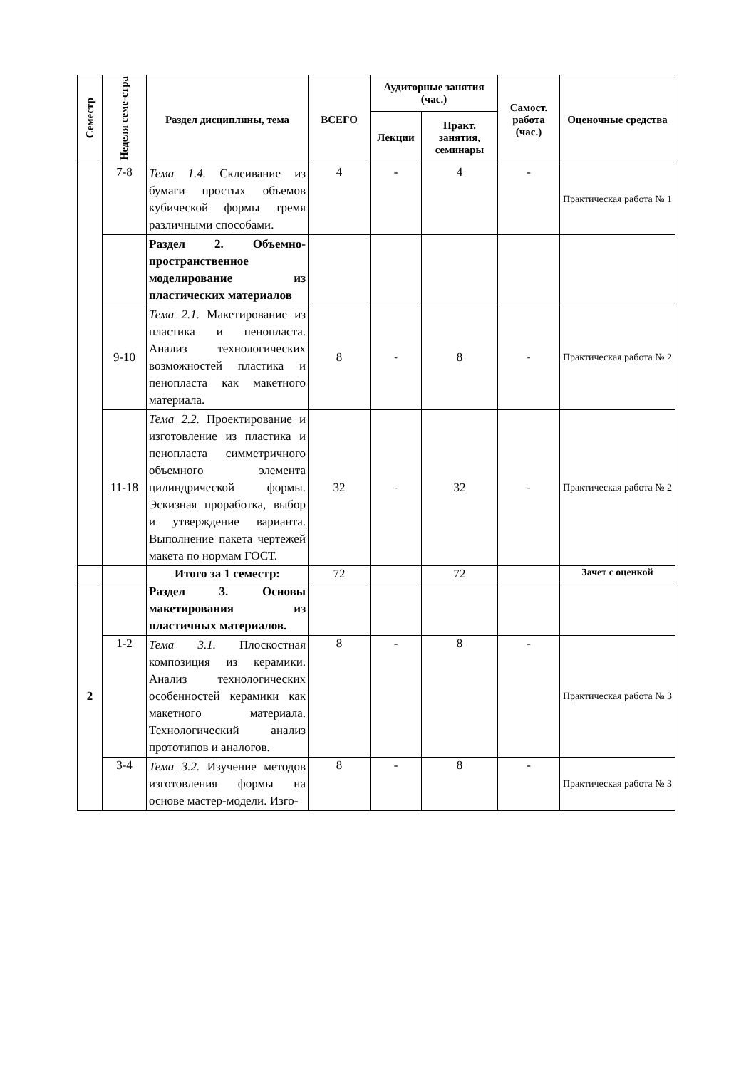| Семестр | Неделя семе-стра | Раздел дисциплины, тема | ВСЕГО | Аудиторные занятия (час.) | | Самост. работа (час.) | Оценочные средства |
| --- | --- | --- | --- | --- | --- | --- | --- |
| | | | | Лекции | Практ. занятия, семинары | | |
| | 7-8 | Тема 1.4. Склеивание из бумаги простых объемов кубической формы тремя различными способами. | 4 | - | 4 | - | Практическая работа № 1 |
| | | Раздел 2. Объемно-пространственное моделирование из пластических материалов | | | | | |
| | 9-10 | Тема 2.1. Макетирование из пластика и пенопласта. Анализ технологических возможностей пластика и пенопласта как макетного материала. | 8 | - | 8 | - | Практическая работа № 2 |
| | 11-18 | Тема 2.2. Проектирование и изготовление из пластика и пенопласта симметричного объемного элемента цилиндрической формы. Эскизная проработка, выбор и утверждение варианта. Выполнение пакета чертежей макета по нормам ГОСТ. | 32 | - | 32 | - | Практическая работа № 2 |
| | | Итого за 1 семестр: | 72 | | 72 | | Зачет с оценкой |
| 2 | | Раздел 3. Основы макетирования из пластичных материалов. | | | | | |
| | 1-2 | Тема 3.1. Плоскостная композиция из керамики. Анализ технологических особенностей керамики как макетного материала. Технологический анализ прототипов и аналогов. | 8 | - | 8 | - | Практическая работа № 3 |
| | 3-4 | Тема 3.2. Изучение методов изготовления формы на основе мастер-модели. Изго- | 8 | - | 8 | - | Практическая работа № 3 |